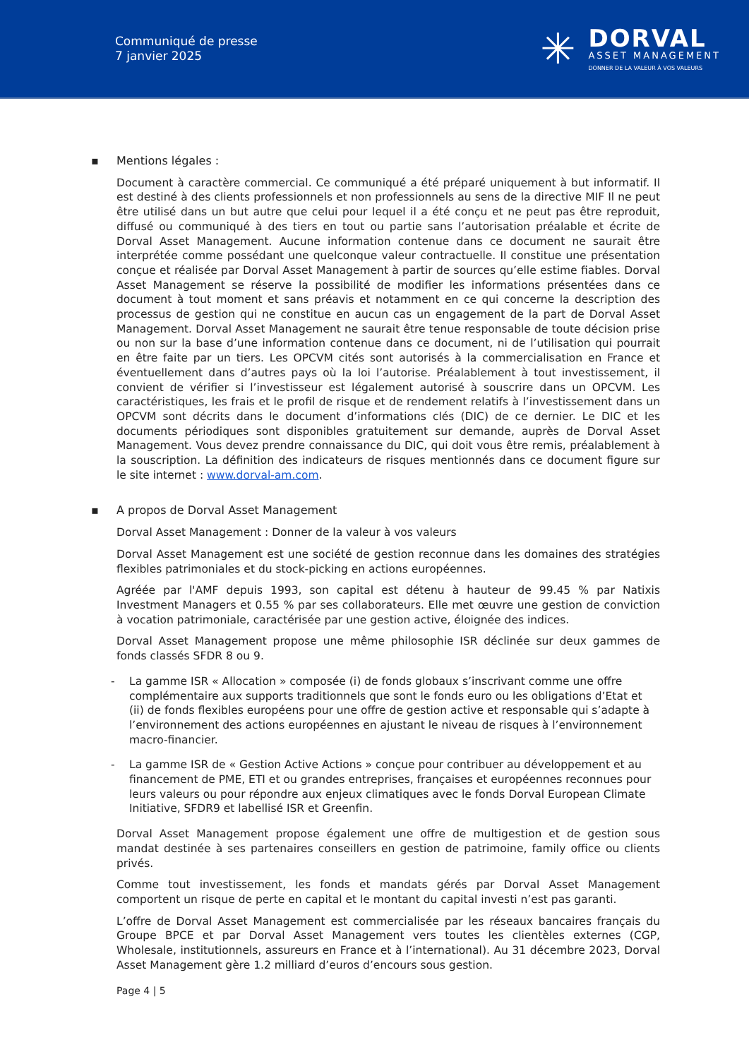Communiqué de presse
7 janvier 2025
✳
DORVAL
ASSET MANAGEMENT
DONNER DE LA VALEUR À VOS VALEURS
▪ Mentions légales :
Document à caractère commercial. Ce communiqué a été préparé uniquement à but informatif. Il est destiné à des clients professionnels et non professionnels au sens de la directive MIF Il ne peut être utilisé dans un but autre que celui pour lequel il a été conçu et ne peut pas être reproduit, diffusé ou communiqué à des tiers en tout ou partie sans l’autorisation préalable et écrite de Dorval Asset Management. Aucune information contenue dans ce document ne saurait être interprétée comme possédant une quelconque valeur contractuelle. Il constitue une présentation conçue et réalisée par Dorval Asset Management à partir de sources qu’elle estime fiables. Dorval Asset Management se réserve la possibilité de modifier les informations présentées dans ce document à tout moment et sans préavis et notamment en ce qui concerne la description des processus de gestion qui ne constitue en aucun cas un engagement de la part de Dorval Asset Management. Dorval Asset Management ne saurait être tenue responsable de toute décision prise ou non sur la base d’une information contenue dans ce document, ni de l’utilisation qui pourrait en être faite par un tiers. Les OPCVM cités sont autorisés à la commercialisation en France et éventuellement dans d’autres pays où la loi l’autorise. Préalablement à tout investissement, il convient de vérifier si l’investisseur est légalement autorisé à souscrire dans un OPCVM. Les caractéristiques, les frais et le profil de risque et de rendement relatifs à l’investissement dans un OPCVM sont décrits dans le document d’informations clés (DIC) de ce dernier. Le DIC et les documents périodiques sont disponibles gratuitement sur demande, auprès de Dorval Asset Management. Vous devez prendre connaissance du DIC, qui doit vous être remis, préalablement à la souscription. La définition des indicateurs de risques mentionnés dans ce document figure sur le site internet : www.dorval-am.com.
▪ A propos de Dorval Asset Management
Dorval Asset Management : Donner de la valeur à vos valeurs
Dorval Asset Management est une société de gestion reconnue dans les domaines des stratégies flexibles patrimoniales et du stock-picking en actions européennes.
Agréée par l'AMF depuis 1993, son capital est détenu à hauteur de 99.45 % par Natixis Investment Managers et 0.55 % par ses collaborateurs. Elle met œuvre une gestion de conviction à vocation patrimoniale, caractérisée par une gestion active, éloignée des indices.
Dorval Asset Management propose une même philosophie ISR déclinée sur deux gammes de fonds classés SFDR 8 ou 9.
- La gamme ISR « Allocation » composée (i) de fonds globaux s’inscrivant comme une offre complémentaire aux supports traditionnels que sont le fonds euro ou les obligations d’Etat et (ii) de fonds flexibles européens pour une offre de gestion active et responsable qui s’adapte à l’environnement des actions européennes en ajustant le niveau de risques à l’environnement macro-financier.
- La gamme ISR de « Gestion Active Actions » conçue pour contribuer au développement et au financement de PME, ETI et ou grandes entreprises, françaises et européennes reconnues pour leurs valeurs ou pour répondre aux enjeux climatiques avec le fonds Dorval European Climate Initiative, SFDR9 et labellisé ISR et Greenfin.
Dorval Asset Management propose également une offre de multigestion et de gestion sous mandat destinée à ses partenaires conseillers en gestion de patrimoine, family office ou clients privés.
Comme tout investissement, les fonds et mandats gérés par Dorval Asset Management comportent un risque de perte en capital et le montant du capital investi n’est pas garanti.
L’offre de Dorval Asset Management est commercialisée par les réseaux bancaires français du Groupe BPCE et par Dorval Asset Management vers toutes les clientèles externes (CGP, Wholesale, institutionnels, assureurs en France et à l’international). Au 31 décembre 2023, Dorval Asset Management gère 1.2 milliard d’euros d’encours sous gestion.
Page 4 | 5